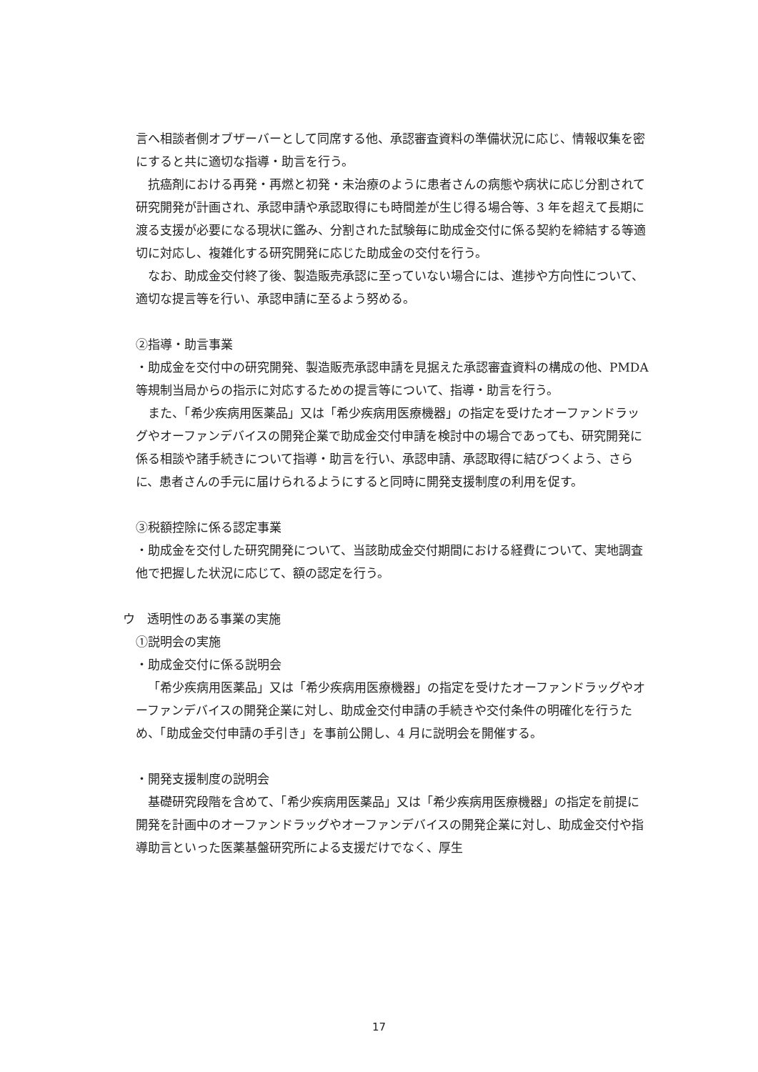言へ相談者側オブザーバーとして同席する他、承認審査資料の準備状況に応じ、情報収集を密にすると共に適切な指導・助言を行う。
抗癌剤における再発・再燃と初発・未治療のように患者さんの病態や病状に応じ分割されて研究開発が計画され、承認申請や承認取得にも時間差が生じ得る場合等、3 年を超えて長期に渡る支援が必要になる現状に鑑み、分割された試験毎に助成金交付に係る契約を締結する等適切に対応し、複雑化する研究開発に応じた助成金の交付を行う。
なお、助成金交付終了後、製造販売承認に至っていない場合には、進捗や方向性について、適切な提言等を行い、承認申請に至るよう努める。
②指導・助言事業
・助成金を交付中の研究開発、製造販売承認申請を見据えた承認審査資料の構成の他、PMDA 等規制当局からの指示に対応するための提言等について、指導・助言を行う。
また、「希少疾病用医薬品」又は「希少疾病用医療機器」の指定を受けたオーファンドラッグやオーファンデバイスの開発企業で助成金交付申請を検討中の場合であっても、研究開発に係る相談や諸手続きについて指導・助言を行い、承認申請、承認取得に結びつくよう、さらに、患者さんの手元に届けられるようにすると同時に開発支援制度の利用を促す。
③税額控除に係る認定事業
・助成金を交付した研究開発について、当該助成金交付期間における経費について、実地調査他で把握した状況に応じて、額の認定を行う。
ウ　透明性のある事業の実施
①説明会の実施
・助成金交付に係る説明会
「希少疾病用医薬品」又は「希少疾病用医療機器」の指定を受けたオーファンドラッグやオーファンデバイスの開発企業に対し、助成金交付申請の手続きや交付条件の明確化を行うため、「助成金交付申請の手引き」を事前公開し、4 月に説明会を開催する。
・開発支援制度の説明会
基礎研究段階を含めて、「希少疾病用医薬品」又は「希少疾病用医療機器」の指定を前提に開発を計画中のオーファンドラッグやオーファンデバイスの開発企業に対し、助成金交付や指導助言といった医薬基盤研究所による支援だけでなく、厚生
17